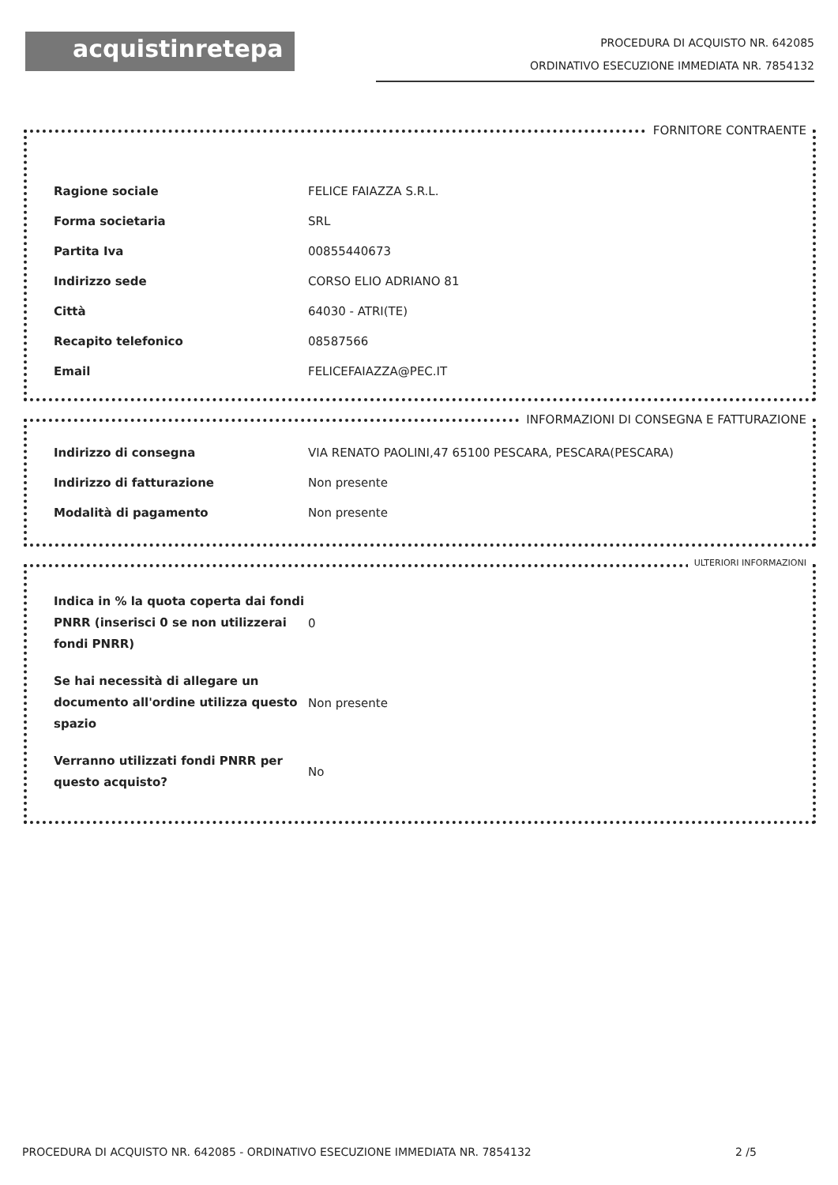acquistinretepa
PROCEDURA DI ACQUISTO NR. 642085
ORDINATIVO ESECUZIONE IMMEDIATA NR. 7854132
FORNITORE CONTRAENTE
| Ragione sociale | FELICE FAIAZZA S.R.L. |
| Forma societaria | SRL |
| Partita Iva | 00855440673 |
| Indirizzo sede | CORSO ELIO ADRIANO 81 |
| Città | 64030 - ATRI(TE) |
| Recapito telefonico | 08587566 |
| Email | FELICEFAIAZZA@PEC.IT |
INFORMAZIONI DI CONSEGNA E FATTURAZIONE
| Indirizzo di consegna | VIA RENATO PAOLINI,47 65100 PESCARA, PESCARA(PESCARA) |
| Indirizzo di fatturazione | Non presente |
| Modalità di pagamento | Non presente |
ULTERIORI INFORMAZIONI
| Indica in % la quota coperta dai fondi PNRR (inserisci 0 se non utilizzerai fondi PNRR) | 0 |
| Se hai necessità di allegare un documento all'ordine utilizza questo spazio | Non presente |
| Verranno utilizzati fondi PNRR per questo acquisto? | No |
PROCEDURA DI ACQUISTO NR. 642085 - ORDINATIVO ESECUZIONE IMMEDIATA NR. 7854132 2 /5